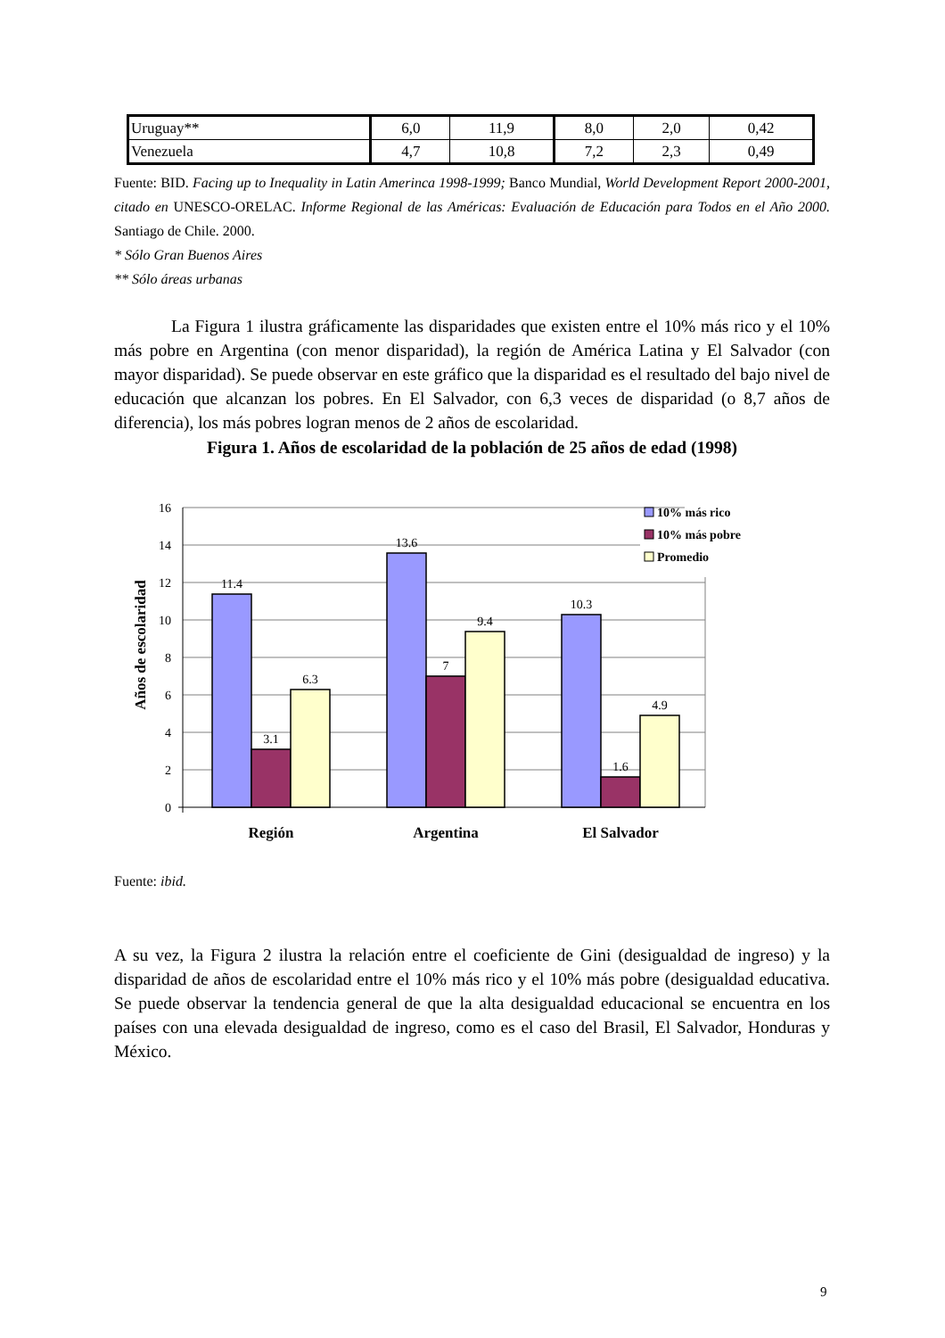| Uruguay** | 6,0 | 11,9 | 8,0 | 2,0 | 0,42 |
| Venezuela | 4,7 | 10,8 | 7,2 | 2,3 | 0,49 |
Fuente: BID. Facing up to Inequality in Latin Amerinca 1998-1999; Banco Mundial, World Development Report 2000-2001, citado en UNESCO-ORELAC. Informe Regional de las Américas: Evaluación de Educación para Todos en el Año 2000. Santiago de Chile. 2000.
* Sólo Gran Buenos Aires
** Sólo áreas urbanas
La Figura 1 ilustra gráficamente las disparidades que existen entre el 10% más rico y el 10% más pobre en Argentina (con menor disparidad), la región de América Latina y El Salvador (con mayor disparidad). Se puede observar en este gráfico que la disparidad es el resultado del bajo nivel de educación que alcanzan los pobres. En El Salvador, con 6,3 veces de disparidad (o 8,7 años de diferencia), los más pobres logran menos de 2 años de escolaridad.
Figura 1. Años de escolaridad de la población de 25 años de edad (1998)
Años de escolaridad
16
14
12
10
8
6
4
2
0
11.4
3.1
6.3
13.6
7
9.4
10.3
1.6
4.9
Región
Argentina
El Salvador
10% más rico
10% más pobre
Promedio
Fuente: ibid.
A su vez, la Figura 2 ilustra la relación entre el coeficiente de Gini (desigualdad de ingreso) y la disparidad de años de escolaridad entre el 10% más rico y el 10% más pobre (desigualdad educativa. Se puede observar la tendencia general de que la alta desigualdad educacional se encuentra en los países con una elevada desigualdad de ingreso, como es el caso del Brasil, El Salvador, Honduras y México.
9